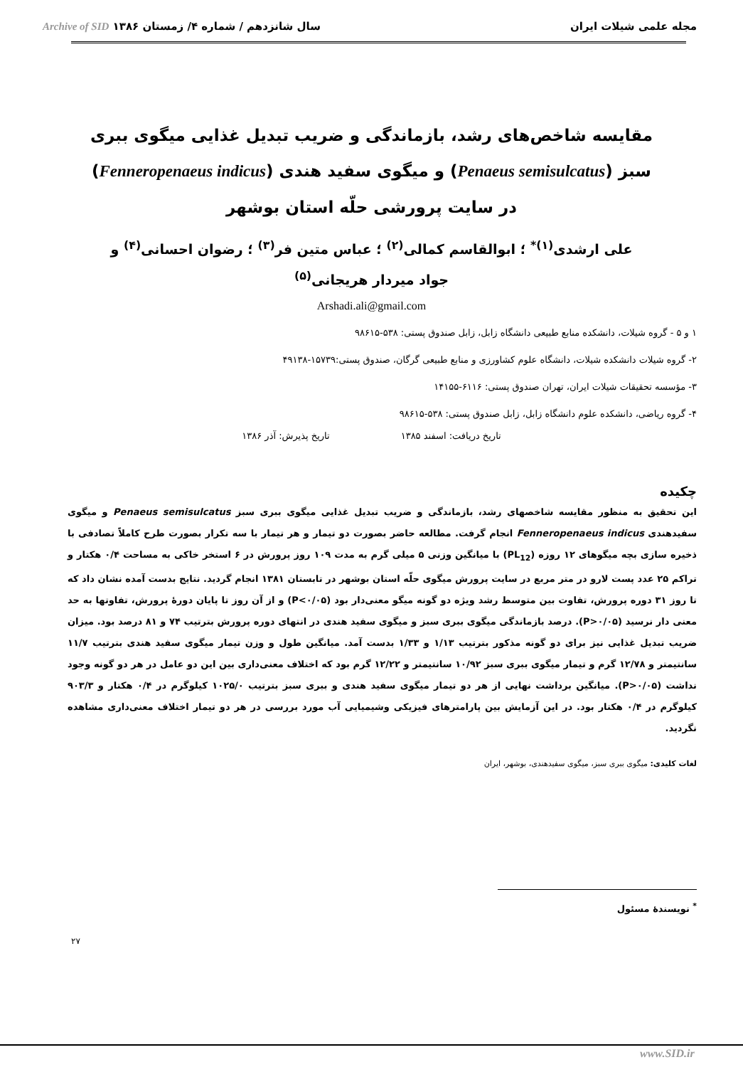مجله علمی شیلات ایران سال شانزدهم / شماره ۴/ زمستان ۱۳۸۶ Archive of SID
مقایسه شاخص‌های رشد، بازماندگی و ضریب تبدیل غذایی میگوی ببری سبز (Penaeus semisulcatus) و میگوی سفید هندی (Fenneropenaeus indicus) در سایت پرورشی حلّه استان بوشهر
علی ارشدی<sup>(۱)*</sup> ؛ ابوالقاسم کمالی<sup>(۲)</sup> ؛ عباس متین فر<sup>(۳)</sup> ؛ رضوان احسانی<sup>(۴)</sup> و
جواد میردار هریجانی<sup>(۵)</sup>
Arshadi.ali@gmail.com
۱ و ۵ - گروه شیلات، دانشکده منابع طبیعی دانشگاه زابل، زابل صندوق پستی: ۵۳۸-۹۸۶۱۵
۲- گروه شیلات دانشکده شیلات، دانشگاه علوم کشاورزی و منابع طبیعی گرگان، صندوق پستی:۱۵۷۳۹-۴۹۱۳۸
۳- مؤسسه تحقیقات شیلات ایران، تهران صندوق پستی: ۶۱۱۶-۱۴۱۵۵
۴- گروه ریاضی، دانشکده علوم دانشگاه زابل، زابل صندوق پستی: ۵۳۸-۹۸۶۱۵
تاریخ دریافت: اسفند ۱۳۸۵ تاریخ پذیرش: آذر ۱۳۸۶
چکیده
این تحقیق به منظور مقایسه شاخصهای رشد، بازماندگی و ضریب تبدیل غذایی میگوی ببری سبز Penaeus semisulcatus و میگوی سفیدهندی Fenneropenaeus indicus انجام گرفت. مطالعه حاضر بصورت دو تیمار و هر تیمار با سه تکرار بصورت طرح کاملاً تصادفی با ذخیره سازی بچه میگوهای ۱۲ روزه (PL<sub>12</sub>) با میانگین وزنی ۵ میلی گرم به مدت ۱۰۹ روز پرورش در ۶ استخر خاکی به مساحت ۰/۴ هکتار و تراکم ۲۵ عدد پست لارو در متر مربع در سایت پرورش میگوی حلّه استان بوشهر در تابستان ۱۳۸۱ انجام گردید. نتایج بدست آمده نشان داد که تا روز ۳۱ دوره پرورش، تفاوت بین متوسط رشد ویژه دو گونه میگو معنی‌دار بود (P<۰/۰۵) و از آن روز تا پایان دورهٔ پرورش، تفاوتها به حد معنی دار نرسید (P>۰/۰۵). درصد بازماندگی میگوی ببری سبز و میگوی سفید هندی در انتهای دوره پرورش بترتیب ۷۴ و ۸۱ درصد بود. میزان ضریب تبدیل غذایی نیز برای دو گونه مذکور بترتیب ۱/۱۳ و ۱/۳۳ بدست آمد. میانگین طول و وزن تیمار میگوی سفید هندی بترتیب ۱۱/۷ سانتیمتر و ۱۲/۷۸ گرم و تیمار میگوی ببری سبز ۱۰/۹۲ سانتیمتر و ۱۲/۲۲ گرم بود که اختلاف معنی‌داری بین این دو عامل در هر دو گونه وجود نداشت (P>۰/۰۵). میانگین برداشت نهایی از هر دو تیمار میگوی سفید هندی و ببری سبز بترتیب ۱۰۲۵/۰ کیلوگرم در ۰/۴ هکتار و ۹۰۳/۳ کیلوگرم در ۰/۴ هکتار بود. در این آزمایش بین پارامترهای فیزیکی وشیمیایی آب مورد بررسی در هر دو تیمار اختلاف معنی‌داری مشاهده نگردید.
لغات کلیدی: میگوی ببری سبز، میگوی سفیدهندی، بوشهر، ایران
<sup>*</sup> نویسندهٔ مسئول
۲۷
www.SID.ir